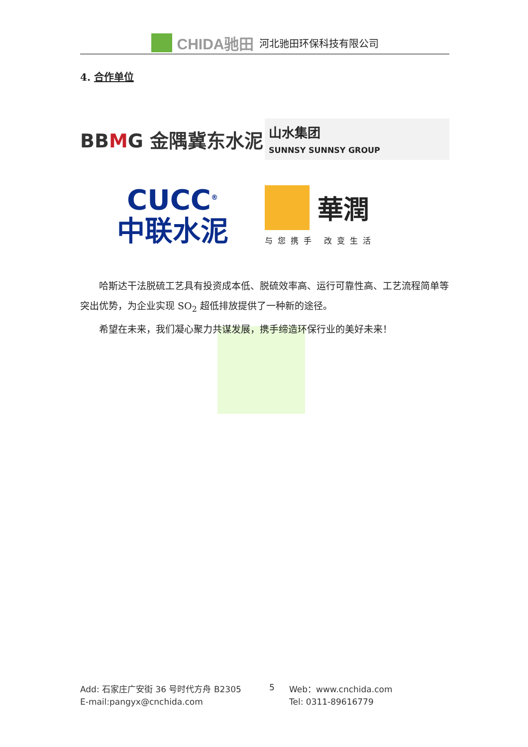CHIDA驰田 河北驰田环保科技有限公司
4. 合作单位
BBMG 金隅冀东水泥
山水集团
SUNNSY SUNNSY GROUP
CUCC<sup>®</sup>
中联水泥
華潤
与您携手 改变生活
哈斯达干法脱硫工艺具有投资成本低、脱硫效率高、运行可靠性高、工艺流程简单等突出优势，为企业实现 SO<sub>2</sub> 超低排放提供了一种新的途径。
希望在未来，我们凝心聚力共谋发展，携手缔造环保行业的美好未来！
Add: 石家庄广安街 36 号时代方舟 B2305 5 Web：www.cnchida.com E-mail:pangyx@cnchida.com Tel: 0311-89616779